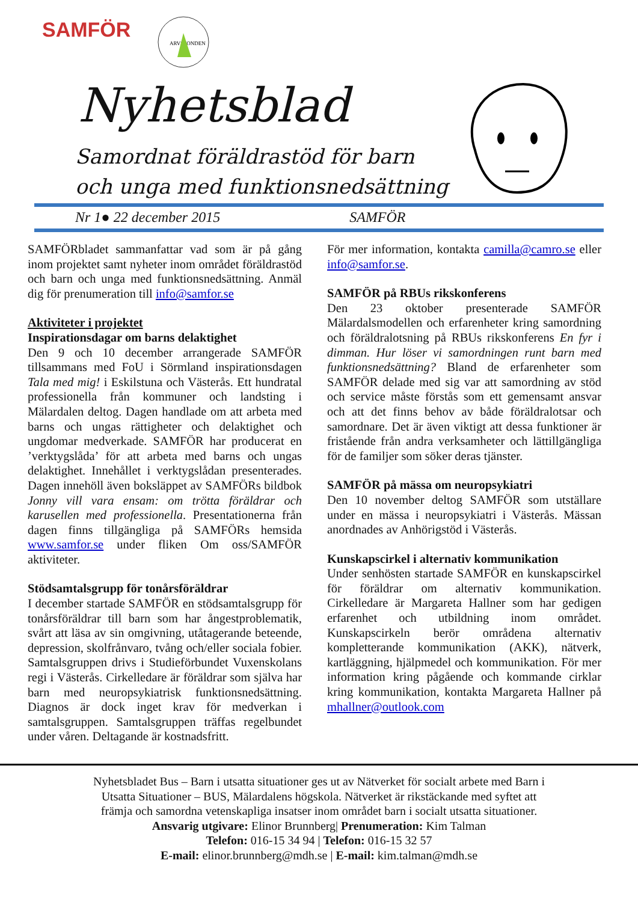SAMFÖR
ARVSFONDEN
Nyhetsblad
Samordnat föräldrastöd för barn
och unga med funktionsnedsättning
Nr 1● 22 december 2015 SAMFÖR
SAMFÖRbladet sammanfattar vad som är på gång inom projektet samt nyheter inom området föräldrastöd och barn och unga med funktionsnedsättning. Anmäl dig för prenumeration till info@samfor.se
Aktiviteter i projektet
Inspirationsdagar om barns delaktighet
Den 9 och 10 december arrangerade SAMFÖR tillsammans med FoU i Sörmland inspirationsdagen Tala med mig! i Eskilstuna och Västerås. Ett hundratal professionella från kommuner och landsting i Mälardalen deltog. Dagen handlade om att arbeta med barns och ungas rättigheter och delaktighet och ungdomar medverkade. SAMFÖR har producerat en ’verktygslåda’ för att arbeta med barns och ungas delaktighet. Innehållet i verktygslådan presenterades. Dagen innehöll även boksläppet av SAMFÖRs bildbok Jonny vill vara ensam: om trötta föräldrar och karusellen med professionella. Presentationerna från dagen finns tillgängliga på SAMFÖRs hemsida www.samfor.se under fliken Om oss/SAMFÖR aktiviteter.
Stödsamtalsgrupp för tonårsföräldrar
I december startade SAMFÖR en stödsamtalsgrupp för tonårsföräldrar till barn som har ångestproblematik, svårt att läsa av sin omgivning, utåtagerande beteende, depression, skolfrånvaro, tvång och/eller sociala fobier. Samtalsgruppen drivs i Studieförbundet Vuxenskolans regi i Västerås. Cirkelledare är föräldrar som själva har barn med neuropsykiatrisk funktionsnedsättning. Diagnos är dock inget krav för medverkan i samtalsgruppen. Samtalsgruppen träffas regelbundet under våren. Deltagande är kostnadsfritt.
För mer information, kontakta camilla@camro.se eller info@samfor.se.
SAMFÖR på RBUs rikskonferens
Den 23 oktober presenterade SAMFÖR Mälardalsmodellen och erfarenheter kring samordning och föräldralotsning på RBUs rikskonferens En fyr i dimman. Hur löser vi samordningen runt barn med funktionsnedsättning? Bland de erfarenheter som SAMFÖR delade med sig var att samordning av stöd och service måste förstås som ett gemensamt ansvar och att det finns behov av både föräldralotsar och samordnare. Det är även viktigt att dessa funktioner är fristående från andra verksamheter och lättillgängliga för de familjer som söker deras tjänster.
SAMFÖR på mässa om neuropsykiatri
Den 10 november deltog SAMFÖR som utställare under en mässa i neuropsykiatri i Västerås. Mässan anordnades av Anhörigstöd i Västerås.
Kunskapscirkel i alternativ kommunikation
Under senhösten startade SAMFÖR en kunskapscirkel för föräldrar om alternativ kommunikation. Cirkelledare är Margareta Hallner som har gedigen erfarenhet och utbildning inom området. Kunskapscirkeln berör områdena alternativ kompletterande kommunikation (AKK), nätverk, kartläggning, hjälpmedel och kommunikation. För mer information kring pågående och kommande cirklar kring kommunikation, kontakta Margareta Hallner på mhallner@outlook.com
Nyhetsbladet Bus – Barn i utsatta situationer ges ut av Nätverket för socialt arbete med Barn i
Utsatta Situationer – BUS, Mälardalens högskola. Nätverket är rikstäckande med syftet att
främja och samordna vetenskapliga insatser inom området barn i socialt utsatta situationer.
Ansvarig utgivare: Elinor Brunnberg| Prenumeration: Kim Talman
Telefon: 016-15 34 94 | Telefon: 016-15 32 57
E-mail: elinor.brunnberg@mdh.se | E-mail: kim.talman@mdh.se